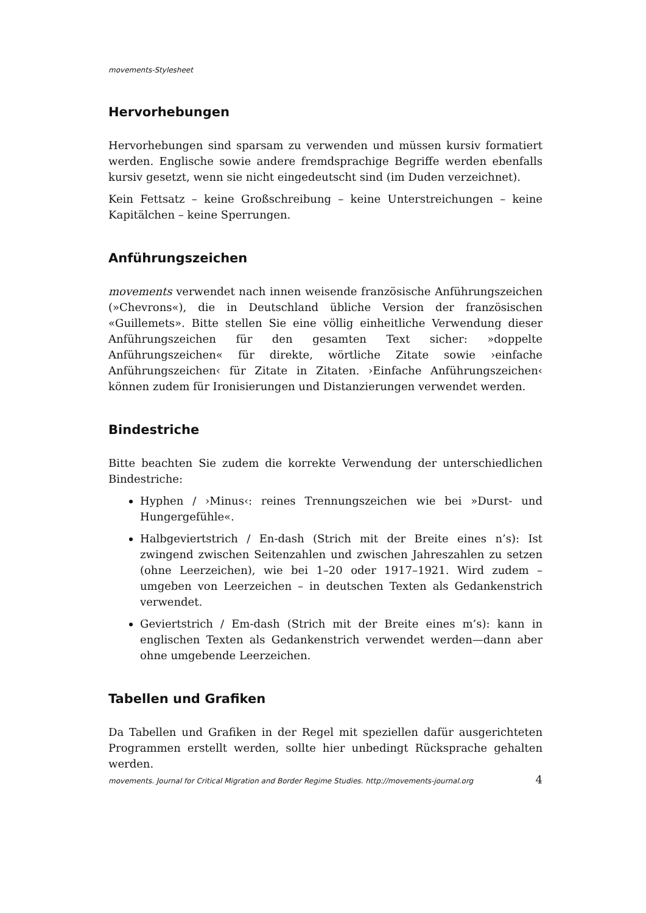movements-Stylesheet
Hervorhebungen
Hervorhebungen sind sparsam zu verwenden und müssen kursiv formatiert werden. Englische sowie andere fremdsprachige Begriffe werden ebenfalls kursiv gesetzt, wenn sie nicht eingedeutscht sind (im Duden verzeichnet).
Kein Fettsatz – keine Großschreibung – keine Unterstreichungen – keine Kapitälchen – keine Sperrungen.
Anführungszeichen
movements verwendet nach innen weisende französische Anführungszeichen (»Chevrons«), die in Deutschland übliche Version der französischen «Guillemets». Bitte stellen Sie eine völlig einheitliche Verwendung dieser Anführungszeichen für den gesamten Text sicher: »doppelte Anführungszeichen« für direkte, wörtliche Zitate sowie ›einfache Anführungszeichen‹ für Zitate in Zitaten. ›Einfache Anführungszeichen‹ können zudem für Ironisierungen und Distanzierungen verwendet werden.
Bindestriche
Bitte beachten Sie zudem die korrekte Verwendung der unterschiedlichen Bindestriche:
Hyphen / ›Minus‹: reines Trennungszeichen wie bei »Durst- und Hungergefühle«.
Halbgeviertstrich / En-dash (Strich mit der Breite eines n’s): Ist zwingend zwischen Seitenzahlen und zwischen Jahreszahlen zu setzen (ohne Leerzeichen), wie bei 1–20 oder 1917–1921. Wird zudem – umgeben von Leerzeichen – in deutschen Texten als Gedankenstrich verwendet.
Geviertstrich / Em-dash (Strich mit der Breite eines m’s): kann in englischen Texten als Gedankenstrich verwendet werden—dann aber ohne umgebende Leerzeichen.
Tabellen und Grafiken
Da Tabellen und Grafiken in der Regel mit speziellen dafür ausgerichteten Programmen erstellt werden, sollte hier unbedingt Rücksprache gehalten werden.
movements. Journal for Critical Migration and Border Regime Studies. http://movements-journal.org 4